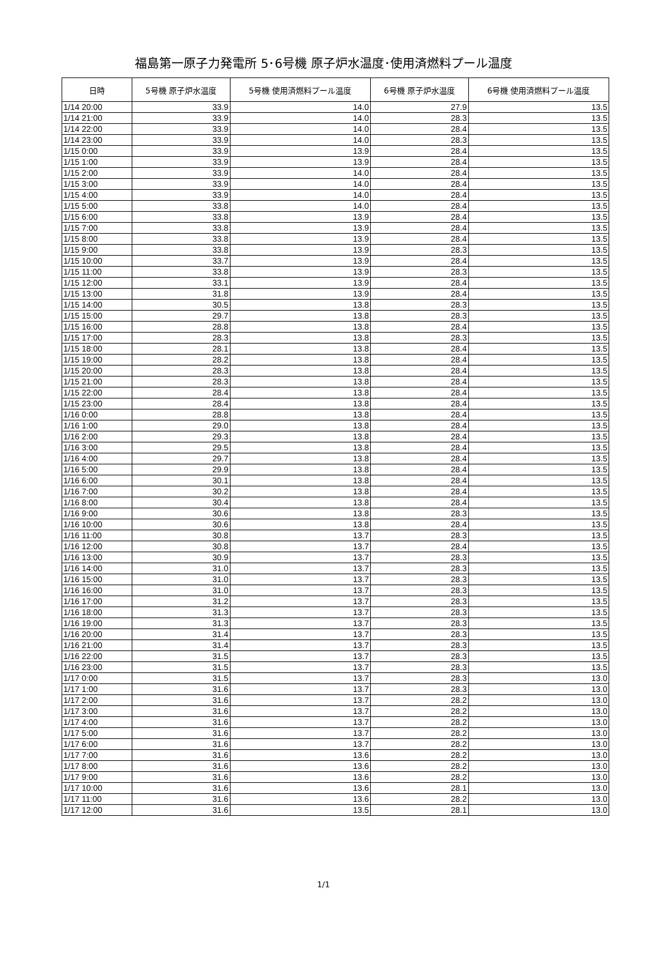福島第一原子力発電所 5･6号機 原子炉水温度･使用済燃料プール温度
| 日時 | 5号機 原子炉水温度 | 5号機 使用済燃料プール温度 | 6号機 原子炉水温度 | 6号機 使用済燃料プール温度 |
| --- | --- | --- | --- | --- |
| 1/14 20:00 | 33.9 | 14.0 | 27.9 | 13.5 |
| 1/14 21:00 | 33.9 | 14.0 | 28.3 | 13.5 |
| 1/14 22:00 | 33.9 | 14.0 | 28.4 | 13.5 |
| 1/14 23:00 | 33.9 | 14.0 | 28.3 | 13.5 |
| 1/15 0:00 | 33.9 | 13.9 | 28.4 | 13.5 |
| 1/15 1:00 | 33.9 | 13.9 | 28.4 | 13.5 |
| 1/15 2:00 | 33.9 | 14.0 | 28.4 | 13.5 |
| 1/15 3:00 | 33.9 | 14.0 | 28.4 | 13.5 |
| 1/15 4:00 | 33.9 | 14.0 | 28.4 | 13.5 |
| 1/15 5:00 | 33.8 | 14.0 | 28.4 | 13.5 |
| 1/15 6:00 | 33.8 | 13.9 | 28.4 | 13.5 |
| 1/15 7:00 | 33.8 | 13.9 | 28.4 | 13.5 |
| 1/15 8:00 | 33.8 | 13.9 | 28.4 | 13.5 |
| 1/15 9:00 | 33.8 | 13.9 | 28.3 | 13.5 |
| 1/15 10:00 | 33.7 | 13.9 | 28.4 | 13.5 |
| 1/15 11:00 | 33.8 | 13.9 | 28.3 | 13.5 |
| 1/15 12:00 | 33.1 | 13.9 | 28.4 | 13.5 |
| 1/15 13:00 | 31.8 | 13.9 | 28.4 | 13.5 |
| 1/15 14:00 | 30.5 | 13.8 | 28.3 | 13.5 |
| 1/15 15:00 | 29.7 | 13.8 | 28.3 | 13.5 |
| 1/15 16:00 | 28.8 | 13.8 | 28.4 | 13.5 |
| 1/15 17:00 | 28.3 | 13.8 | 28.3 | 13.5 |
| 1/15 18:00 | 28.1 | 13.8 | 28.4 | 13.5 |
| 1/15 19:00 | 28.2 | 13.8 | 28.4 | 13.5 |
| 1/15 20:00 | 28.3 | 13.8 | 28.4 | 13.5 |
| 1/15 21:00 | 28.3 | 13.8 | 28.4 | 13.5 |
| 1/15 22:00 | 28.4 | 13.8 | 28.4 | 13.5 |
| 1/15 23:00 | 28.4 | 13.8 | 28.4 | 13.5 |
| 1/16 0:00 | 28.8 | 13.8 | 28.4 | 13.5 |
| 1/16 1:00 | 29.0 | 13.8 | 28.4 | 13.5 |
| 1/16 2:00 | 29.3 | 13.8 | 28.4 | 13.5 |
| 1/16 3:00 | 29.5 | 13.8 | 28.4 | 13.5 |
| 1/16 4:00 | 29.7 | 13.8 | 28.4 | 13.5 |
| 1/16 5:00 | 29.9 | 13.8 | 28.4 | 13.5 |
| 1/16 6:00 | 30.1 | 13.8 | 28.4 | 13.5 |
| 1/16 7:00 | 30.2 | 13.8 | 28.4 | 13.5 |
| 1/16 8:00 | 30.4 | 13.8 | 28.4 | 13.5 |
| 1/16 9:00 | 30.6 | 13.8 | 28.3 | 13.5 |
| 1/16 10:00 | 30.6 | 13.8 | 28.4 | 13.5 |
| 1/16 11:00 | 30.8 | 13.7 | 28.3 | 13.5 |
| 1/16 12:00 | 30.8 | 13.7 | 28.4 | 13.5 |
| 1/16 13:00 | 30.9 | 13.7 | 28.3 | 13.5 |
| 1/16 14:00 | 31.0 | 13.7 | 28.3 | 13.5 |
| 1/16 15:00 | 31.0 | 13.7 | 28.3 | 13.5 |
| 1/16 16:00 | 31.0 | 13.7 | 28.3 | 13.5 |
| 1/16 17:00 | 31.2 | 13.7 | 28.3 | 13.5 |
| 1/16 18:00 | 31.3 | 13.7 | 28.3 | 13.5 |
| 1/16 19:00 | 31.3 | 13.7 | 28.3 | 13.5 |
| 1/16 20:00 | 31.4 | 13.7 | 28.3 | 13.5 |
| 1/16 21:00 | 31.4 | 13.7 | 28.3 | 13.5 |
| 1/16 22:00 | 31.5 | 13.7 | 28.3 | 13.5 |
| 1/16 23:00 | 31.5 | 13.7 | 28.3 | 13.5 |
| 1/17 0:00 | 31.5 | 13.7 | 28.3 | 13.0 |
| 1/17 1:00 | 31.6 | 13.7 | 28.3 | 13.0 |
| 1/17 2:00 | 31.6 | 13.7 | 28.2 | 13.0 |
| 1/17 3:00 | 31.6 | 13.7 | 28.2 | 13.0 |
| 1/17 4:00 | 31.6 | 13.7 | 28.2 | 13.0 |
| 1/17 5:00 | 31.6 | 13.7 | 28.2 | 13.0 |
| 1/17 6:00 | 31.6 | 13.7 | 28.2 | 13.0 |
| 1/17 7:00 | 31.6 | 13.6 | 28.2 | 13.0 |
| 1/17 8:00 | 31.6 | 13.6 | 28.2 | 13.0 |
| 1/17 9:00 | 31.6 | 13.6 | 28.2 | 13.0 |
| 1/17 10:00 | 31.6 | 13.6 | 28.1 | 13.0 |
| 1/17 11:00 | 31.6 | 13.6 | 28.2 | 13.0 |
| 1/17 12:00 | 31.6 | 13.5 | 28.1 | 13.0 |
1/1